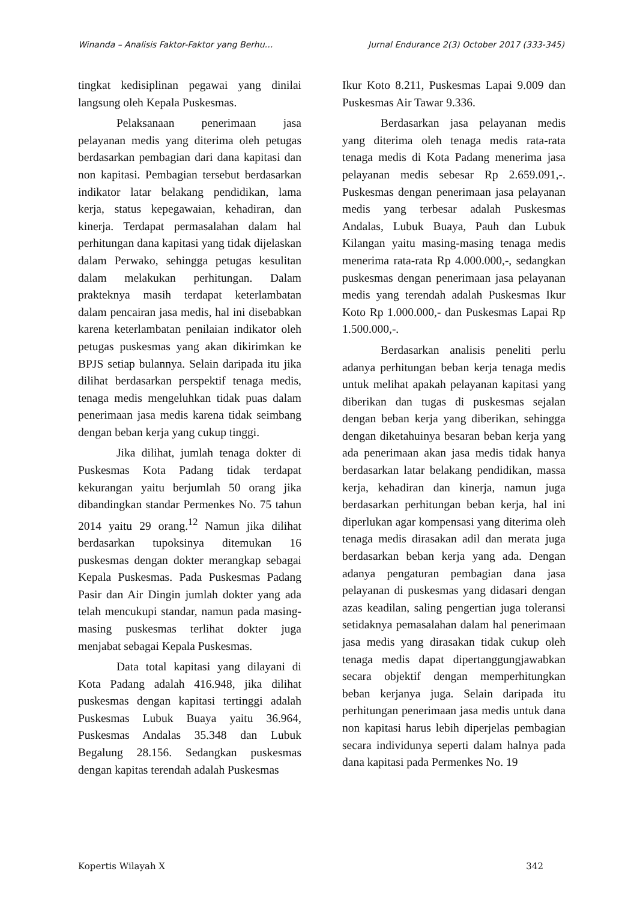Winanda – Analisis Faktor-Faktor yang Berhu… Jurnal Endurance 2(3) October 2017 (333-345)
tingkat kedisiplinan pegawai yang dinilai langsung oleh Kepala Puskesmas.
Pelaksanaan penerimaan jasa pelayanan medis yang diterima oleh petugas berdasarkan pembagian dari dana kapitasi dan non kapitasi. Pembagian tersebut berdasarkan indikator latar belakang pendidikan, lama kerja, status kepegawaian, kehadiran, dan kinerja. Terdapat permasalahan dalam hal perhitungan dana kapitasi yang tidak dijelaskan dalam Perwako, sehingga petugas kesulitan dalam melakukan perhitungan. Dalam prakteknya masih terdapat keterlambatan dalam pencairan jasa medis, hal ini disebabkan karena keterlambatan penilaian indikator oleh petugas puskesmas yang akan dikirimkan ke BPJS setiap bulannya. Selain daripada itu jika dilihat berdasarkan perspektif tenaga medis, tenaga medis mengeluhkan tidak puas dalam penerimaan jasa medis karena tidak seimbang dengan beban kerja yang cukup tinggi.
Jika dilihat, jumlah tenaga dokter di Puskesmas Kota Padang tidak terdapat kekurangan yaitu berjumlah 50 orang jika dibandingkan standar Permenkes No. 75 tahun 2014 yaitu 29 orang.<sup>12</sup> Namun jika dilihat berdasarkan tupoksinya ditemukan 16 puskesmas dengan dokter merangkap sebagai Kepala Puskesmas. Pada Puskesmas Padang Pasir dan Air Dingin jumlah dokter yang ada telah mencukupi standar, namun pada masing-masing puskesmas terlihat dokter juga menjabat sebagai Kepala Puskesmas.
Data total kapitasi yang dilayani di Kota Padang adalah 416.948, jika dilihat puskesmas dengan kapitasi tertinggi adalah Puskesmas Lubuk Buaya yaitu 36.964, Puskesmas Andalas 35.348 dan Lubuk Begalung 28.156. Sedangkan puskesmas dengan kapitas terendah adalah Puskesmas
Ikur Koto 8.211, Puskesmas Lapai 9.009 dan Puskesmas Air Tawar 9.336.
Berdasarkan jasa pelayanan medis yang diterima oleh tenaga medis rata-rata tenaga medis di Kota Padang menerima jasa pelayanan medis sebesar Rp 2.659.091,-. Puskesmas dengan penerimaan jasa pelayanan medis yang terbesar adalah Puskesmas Andalas, Lubuk Buaya, Pauh dan Lubuk Kilangan yaitu masing-masing tenaga medis menerima rata-rata Rp 4.000.000,-, sedangkan puskesmas dengan penerimaan jasa pelayanan medis yang terendah adalah Puskesmas Ikur Koto Rp 1.000.000,- dan Puskesmas Lapai Rp 1.500.000,-.
Berdasarkan analisis peneliti perlu adanya perhitungan beban kerja tenaga medis untuk melihat apakah pelayanan kapitasi yang diberikan dan tugas di puskesmas sejalan dengan beban kerja yang diberikan, sehingga dengan diketahuinya besaran beban kerja yang ada penerimaan akan jasa medis tidak hanya berdasarkan latar belakang pendidikan, massa kerja, kehadiran dan kinerja, namun juga berdasarkan perhitungan beban kerja, hal ini diperlukan agar kompensasi yang diterima oleh tenaga medis dirasakan adil dan merata juga berdasarkan beban kerja yang ada. Dengan adanya pengaturan pembagian dana jasa pelayanan di puskesmas yang didasari dengan azas keadilan, saling pengertian juga toleransi setidaknya pemasalahan dalam hal penerimaan jasa medis yang dirasakan tidak cukup oleh tenaga medis dapat dipertanggungjawabkan secara objektif dengan memperhitungkan beban kerjanya juga. Selain daripada itu perhitungan penerimaan jasa medis untuk dana non kapitasi harus lebih diperjelas pembagian secara individunya seperti dalam halnya pada dana kapitasi pada Permenkes No. 19
Kopertis Wilayah X 342